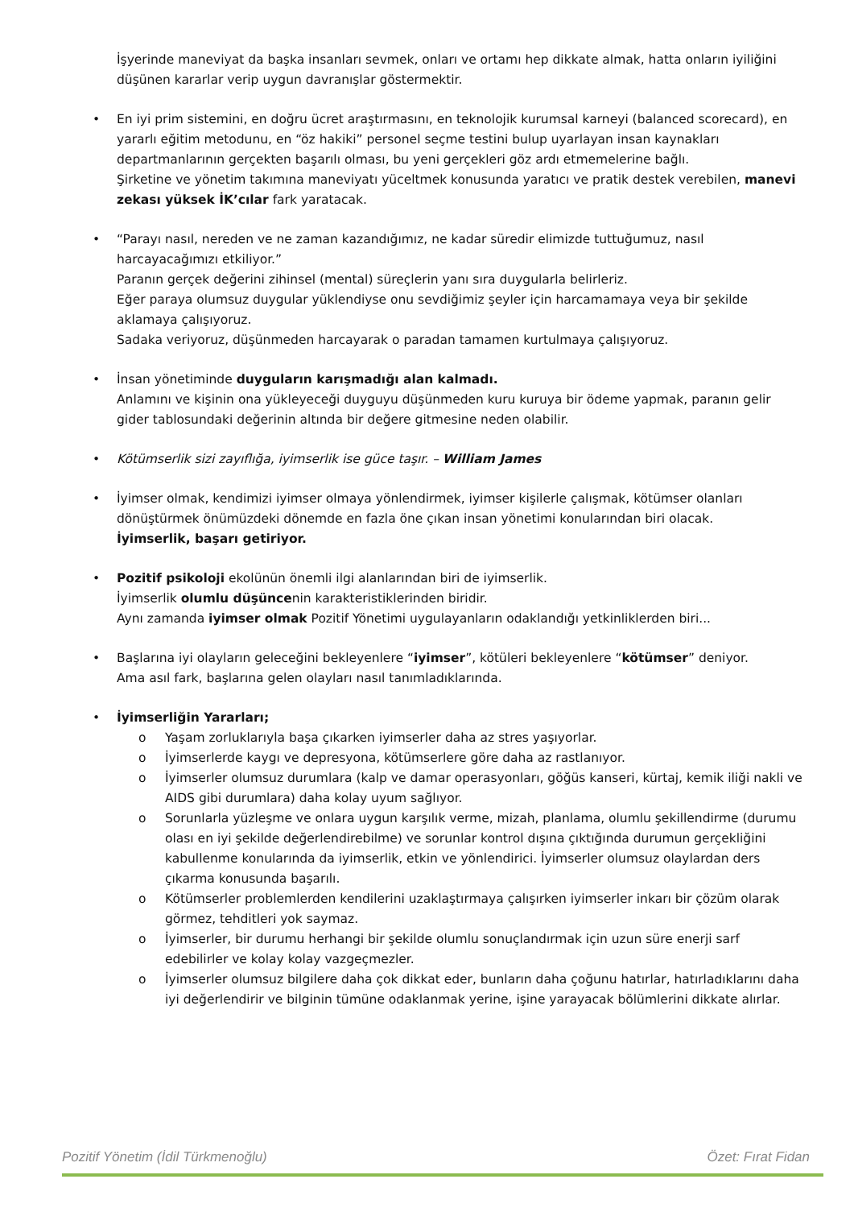İşyerinde maneviyat da başka insanları sevmek, onları ve ortamı hep dikkate almak, hatta onların iyiliğini düşünen kararlar verip uygun davranışlar göstermektir.
• En iyi prim sistemini, en doğru ücret araştırmasını, en teknolojik kurumsal karneyi (balanced scorecard), en yararlı eğitim metodunu, en “öz hakiki” personel seçme testini bulup uyarlayan insan kaynakları departmanlarının gerçekten başarılı olması, bu yeni gerçekleri göz ardı etmemelerine bağlı.
Şirketine ve yönetim takımına maneviyatı yüceltmek konusunda yaratıcı ve pratik destek verebilen, manevi zekası yüksek İK’cılar fark yaratacak.
• “Parayı nasıl, nereden ve ne zaman kazandığımız, ne kadar süredir elimizde tuttuğumuz, nasıl harcayacağımızı etkiliyor.”
Paranın gerçek değerini zihinsel (mental) süreçlerin yanı sıra duygularla belirleriz.
Eğer paraya olumsuz duygular yüklendiyse onu sevdiğimiz şeyler için harcamamaya veya bir şekilde aklamaya çalışıyoruz.
Sadaka veriyoruz, düşünmeden harcayarak o paradan tamamen kurtulmaya çalışıyoruz.
• İnsan yönetiminde duyguların karışmadığı alan kalmadı.
Anlamını ve kişinin ona yükleyeceği duyguyu düşünmeden kuru kuruya bir ödeme yapmak, paranın gelir gider tablosundaki değerinin altında bir değere gitmesine neden olabilir.
• Kötümserlik sizi zayıflığa, iyimserlik ise güce taşır. – William James
• İyimser olmak, kendimizi iyimser olmaya yönlendirmek, iyimser kişilerle çalışmak, kötümser olanları dönüştürmek önümüzdeki dönemde en fazla öne çıkan insan yönetimi konularından biri olacak.
İyimserlik, başarı getiriyor.
• Pozitif psikoloji ekolünün önemli ilgi alanlarından biri de iyimserlik.
İyimserlik olumlu düşüncenin karakteristiklerinden biridir.
Aynı zamanda iyimser olmak Pozitif Yönetimi uygulayanların odaklandığı yetkinliklerden biri...
• Başlarına iyi olayların geleceğini bekleyenlere “iyimser”, kötüleri bekleyenlere “kötümser” deniyor.
Ama asıl fark, başlarına gelen olayları nasıl tanımladıklarında.
• İyimserliğin Yararları;
o Yaşam zorluklarıyla başa çıkarken iyimserler daha az stres yaşıyorlar.
o İyimserlerde kaygı ve depresyona, kötümserlere göre daha az rastlanıyor.
o İyimserler olumsuz durumlara (kalp ve damar operasyonları, göğüs kanseri, kürtaj, kemik iliği nakli ve AIDS gibi durumlara) daha kolay uyum sağlıyor.
o Sorunlarla yüzleşme ve onlara uygun karşılık verme, mizah, planlama, olumlu şekillendirme (durumu olası en iyi şekilde değerlendirebilme) ve sorunlar kontrol dışına çıktığında durumun gerçekliğini kabullenme konularında da iyimserlik, etkin ve yönlendirici. İyimserler olumsuz olaylardan ders çıkarma konusunda başarılı.
o Kötümserler problemlerden kendilerini uzaklaştırmaya çalışırken iyimserler inkarı bir çözüm olarak görmez, tehditleri yok saymaz.
o İyimserler, bir durumu herhangi bir şekilde olumlu sonuçlandırmak için uzun süre enerji sarf edebilirler ve kolay kolay vazgeçmezler.
o İyimserler olumsuz bilgilere daha çok dikkat eder, bunların daha çoğunu hatırlar, hatırladıklarını daha iyi değerlendirir ve bilginin tümüne odaklanmak yerine, işine yarayacak bölümlerini dikkate alırlar.
Pozitif Yönetim (İdil Türkmenoğlu) Özet: Fırat Fidan